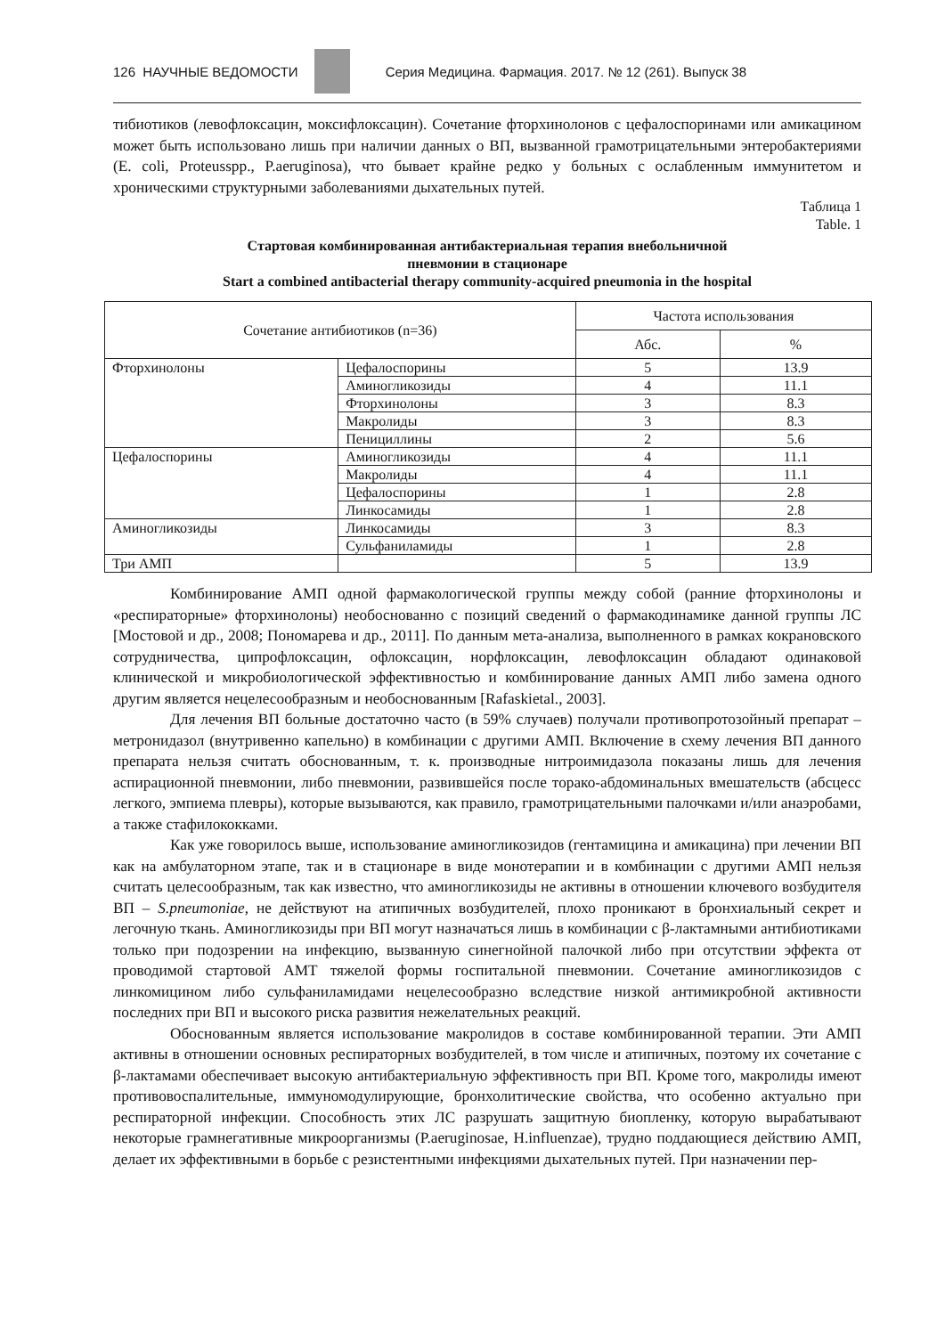126 НАУЧНЫЕ ВЕДОМОСТИ
Серия Медицина. Фармация. 2017. № 12 (261). Выпуск 38
тибиотиков (левофлоксацин, моксифлоксацин). Сочетание фторхинолонов с цефалоспоринами или амикацином может быть использовано лишь при наличии данных о ВП, вызванной грамотрицательными энтеробактериями (E. coli, Proteusspp., P.aeruginosa), что бывает крайне редко у больных с ослабленным иммунитетом и хроническими структурными заболеваниями дыхательных путей.
Таблица 1
Table. 1
Стартовая комбинированная антибактериальная терапия внебольничной
пневмонии в стационаре
Start a combined antibacterial therapy community-acquired pneumonia in the hospital
| Сочетание антибиотиков (n=36) | | Частота использования | |
| --- | --- | --- | --- |
| | | Абс. | % |
| Фторхинолоны | Цефалоспорины | 5 | 13.9 |
| | Аминогликозиды | 4 | 11.1 |
| | Фторхинолоны | 3 | 8.3 |
| | Макролиды | 3 | 8.3 |
| | Пенициллины | 2 | 5.6 |
| Цефалоспорины | Аминогликозиды | 4 | 11.1 |
| | Макролиды | 4 | 11.1 |
| | Цефалоспорины | 1 | 2.8 |
| | Линкосамиды | 1 | 2.8 |
| Аминогликозиды | Линкосамиды | 3 | 8.3 |
| | Сульфаниламиды | 1 | 2.8 |
| Три АМП | | 5 | 13.9 |
Комбинирование АМП одной фармакологической группы между собой (ранние фторхинолоны и «респираторные» фторхинолоны) необоснованно с позиций сведений о фармакодинамике данной группы ЛС [Мостовой и др., 2008; Пономарева и др., 2011]. По данным мета-анализа, выполненного в рамках кокрановского сотрудничества, ципрофлоксацин, офлоксацин, норфлоксацин, левофлоксацин обладают одинаковой клинической и микробиологической эффективностью и комбинирование данных АМП либо замена одного другим является нецелесообразным и необоснованным [Rafaskietal., 2003].
Для лечения ВП больные достаточно часто (в 59% случаев) получали противопротозойный препарат – метронидазол (внутривенно капельно) в комбинации с другими АМП. Включение в схему лечения ВП данного препарата нельзя считать обоснованным, т. к. производные нитроимидазола показаны лишь для лечения аспирационной пневмонии, либо пневмонии, развившейся после торако-абдоминальных вмешательств (абсцесс легкого, эмпиема плевры), которые вызываются, как правило, грамотрицательными палочками и/или анаэробами, а также стафилококками.
Как уже говорилось выше, использование аминогликозидов (гентамицина и амикацина) при лечении ВП как на амбулаторном этапе, так и в стационаре в виде монотерапии и в комбинации с другими АМП нельзя считать целесообразным, так как известно, что аминогликозиды не активны в отношении ключевого возбудителя ВП – S.pneumoniae, не действуют на атипичных возбудителей, плохо проникают в бронхиальный секрет и легочную ткань. Аминогликозиды при ВП могут назначаться лишь в комбинации с β-лактамными антибиотиками только при подозрении на инфекцию, вызванную синегнойной палочкой либо при отсутствии эффекта от проводимой стартовой АМТ тяжелой формы госпитальной пневмонии. Сочетание аминогликозидов с линкомицином либо сульфаниламидами нецелесообразно вследствие низкой антимикробной активности последних при ВП и высокого риска развития нежелательных реакций.
Обоснованным является использование макролидов в составе комбинированной терапии. Эти АМП активны в отношении основных респираторных возбудителей, в том числе и атипичных, поэтому их сочетание с β-лактамами обеспечивает высокую антибактериальную эффективность при ВП. Кроме того, макролиды имеют противовоспалительные, иммуномодулирующие, бронхолитические свойства, что особенно актуально при респираторной инфекции. Способность этих ЛС разрушать защитную биопленку, которую вырабатывают некоторые грамнегативные микроорганизмы (P.aeruginosae, H.influenzae), трудно поддающиеся действию АМП, делает их эффективными в борьбе с резистентными инфекциями дыхательных путей. При назначении пер-